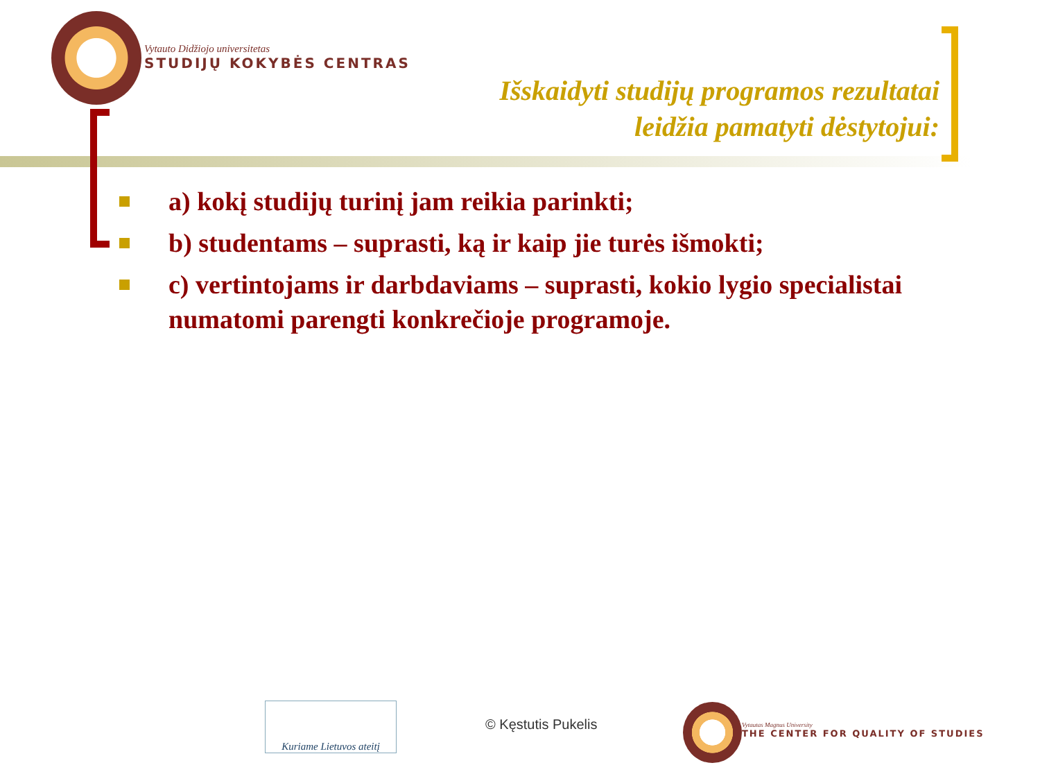Vytauto Didžiojo universitetas
STUDIJŲ KOKYBĖS CENTRAS
Išskaidyti studijų programos rezultatai
leidžia pamatyti dėstytojui:
a) kokį studijų turinį jam reikia parinkti;
b) studentams – suprasti, ką ir kaip jie turės išmokti;
c) vertintojams ir darbdaviams – suprasti, kokio lygio specialistai numatomi parengti konkrečioje programoje.
Kuriame Lietuvos ateitį
© Kęstutis Pukelis
Vytautas Magnus University
THE CENTER FOR QUALITY OF STUDIES